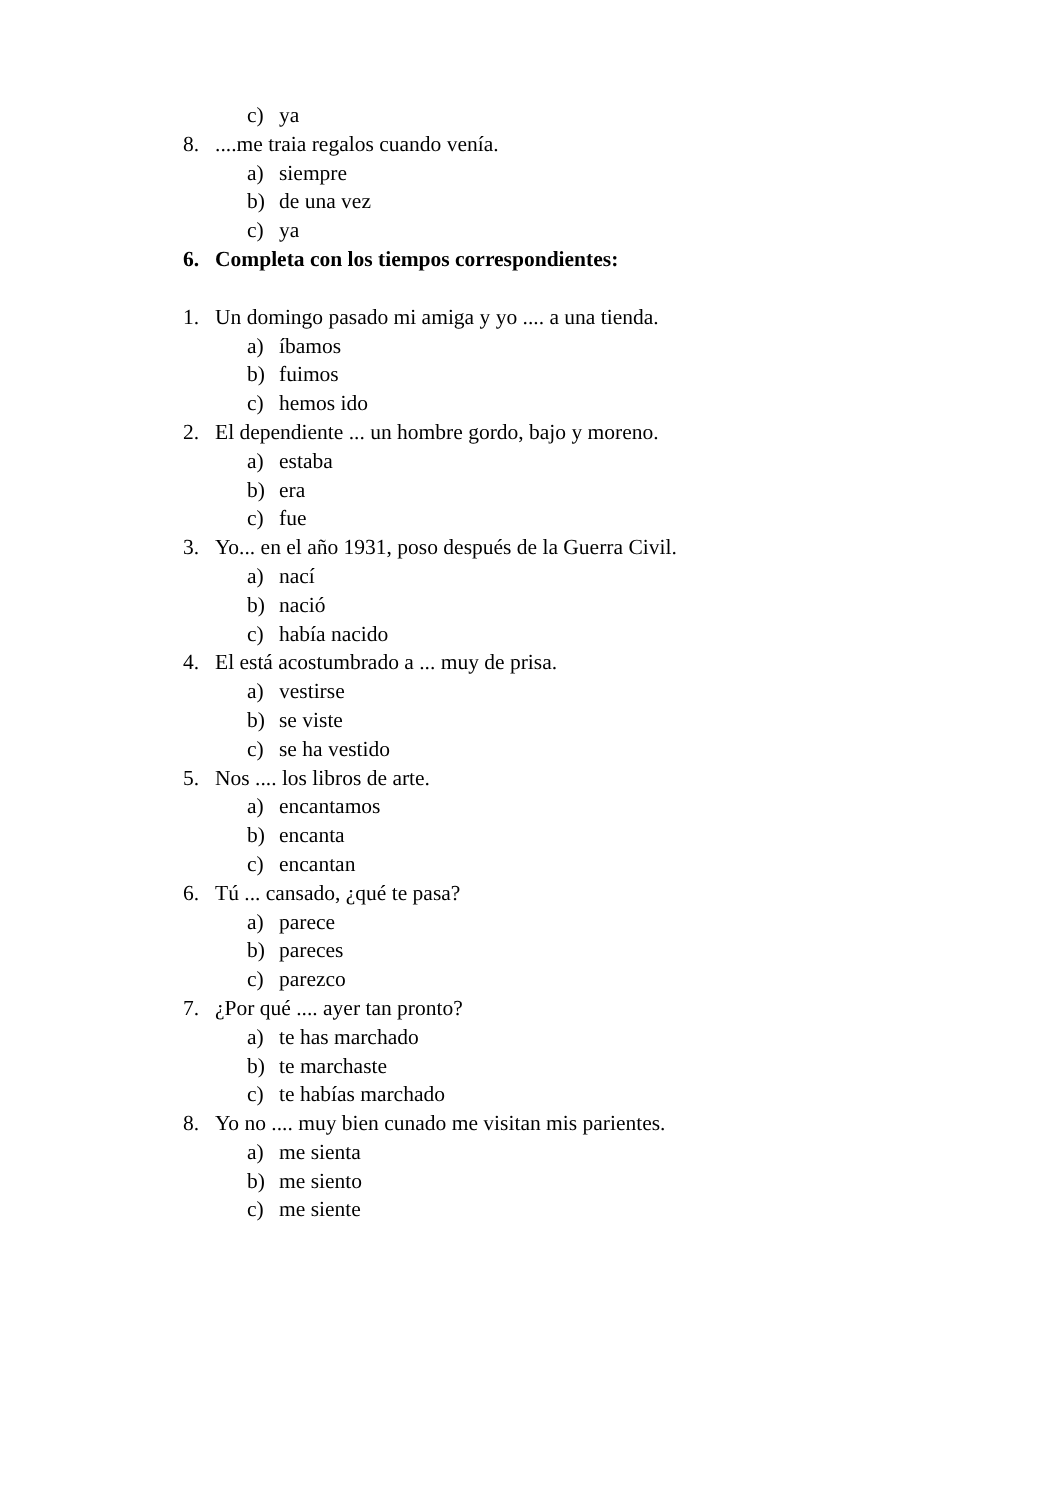c) ya
8.....me traia regalos cuando venía.
a) siempre
b) de una vez
c) ya
6. Completa con los tiempos correspondientes:
1. Un domingo pasado mi amiga y yo .... a una tienda.
a) íbamos
b) fuimos
c) hemos ido
2. El dependiente ... un hombre gordo, bajo y moreno.
a) estaba
b) era
c) fue
3. Yo... en el año 1931, poso después de la Guerra Civil.
a) nací
b) nació
c) había nacido
4. El está acostumbrado a ... muy de prisa.
a) vestirse
b) se viste
c) se ha vestido
5. Nos .... los libros de arte.
a) encantamos
b) encanta
c) encantan
6. Tú ... cansado, ¿qué te pasa?
a) parece
b) pareces
c) parezco
7. ¿Por qué .... ayer tan pronto?
a) te has marchado
b) te marchaste
c) te habías marchado
8. Yo no .... muy bien cunado me visitan mis parientes.
a) me sienta
b) me siento
c) me siente